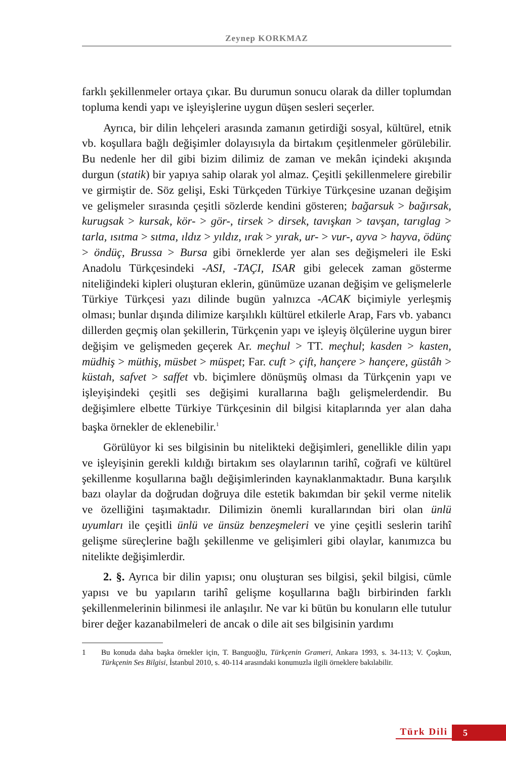Zeynep KORKMAZ
farklı şekillenmeler ortaya çıkar. Bu durumun sonucu olarak da diller toplumdan topluma kendi yapı ve işleyişlerine uygun düşen sesleri seçerler.
Ayrıca, bir dilin lehçeleri arasında zamanın getirdiği sosyal, kültürel, etnik vb. koşullara bağlı değişimler dolayısıyla da birtakım çeşitlenmeler görülebilir. Bu nedenle her dil gibi bizim dilimiz de zaman ve mekân içindeki akışında durgun (statik) bir yapıya sahip olarak yol almaz. Çeşitli şekillenmelere girebilir ve girmiştir de. Söz gelişi, Eski Türkçeden Türkiye Türkçesine uzanan değişim ve gelişmeler sırasında çeşitli sözlerde kendini gösteren; bağarsuk > bağırsak, kurugsak > kursak, kör- > gör-, tirsek > dirsek, tavışkan > tavşan, tarıglag > tarla, ısıtma > sıtma, ıldız > yıldız, ırak > yırak, ur- > vur-, ayva > hayva, ödünç > öndüç, Brussa > Bursa gibi örneklerde yer alan ses değişmeleri ile Eski Anadolu Türkçesindeki -ASI, -TAÇI, ISAR gibi gelecek zaman gösterme niteliğindeki kipleri oluşturan eklerin, günümüze uzanan değişim ve gelişmelerle Türkiye Türkçesi yazı dilinde bugün yalnızca -ACAK biçimiyle yerleşmiş olması; bunlar dışında dilimize karşılıklı kültürel etkilerle Arap, Fars vb. yabancı dillerden geçmiş olan şekillerin, Türkçenin yapı ve işleyiş ölçülerine uygun birer değişim ve gelişmeden geçerek Ar. meçhul > TT. meçhul; kasden > kasten, müdhiş > müthiş, müsbet > müspet; Far. cuft > çift, hançere > hançere, güstâh > küstah, safvet > saffet vb. biçimlere dönüşmüş olması da Türkçenin yapı ve işleyişindeki çeşitli ses değişimi kurallarına bağlı gelişmelerdendir. Bu değişimlere elbette Türkiye Türkçesinin dil bilgisi kitaplarında yer alan daha başka örnekler de eklenebilir.<sup>1</sup>
Görülüyor ki ses bilgisinin bu nitelikteki değişimleri, genellikle dilin yapı ve işleyişinin gerekli kıldığı birtakım ses olaylarının tarihî, coğrafi ve kültürel şekillenme koşullarına bağlı değişimlerinden kaynaklanmaktadır. Buna karşılık bazı olaylar da doğrudan doğruya dile estetik bakımdan bir şekil verme nitelik ve özelliğini taşımaktadır. Dilimizin önemli kurallarından biri olan ünlü uyumları ile çeşitli ünlü ve ünsüz benzeşmeleri ve yine çeşitli seslerin tarihî gelişme süreçlerine bağlı şekillenme ve gelişimleri gibi olaylar, kanımızca bu nitelikte değişimlerdir.
2. §. Ayrıca bir dilin yapısı; onu oluşturan ses bilgisi, şekil bilgisi, cümle yapısı ve bu yapıların tarihî gelişme koşullarına bağlı birbirinden farklı şekillenmelerinin bilinmesi ile anlaşılır. Ne var ki bütün bu konuların elle tutulur birer değer kazanabilmeleri de ancak o dile ait ses bilgisinin yardımı
1 Bu konuda daha başka örnekler için, T. Banguoğlu, Türkçenin Grameri, Ankara 1993, s. 34-113; V. Çoşkun, Türkçenin Ses Bilgisi, İstanbul 2010, s. 40-114 arasındaki konumuzla ilgili örneklere bakılabilir.
Türk Dili 5